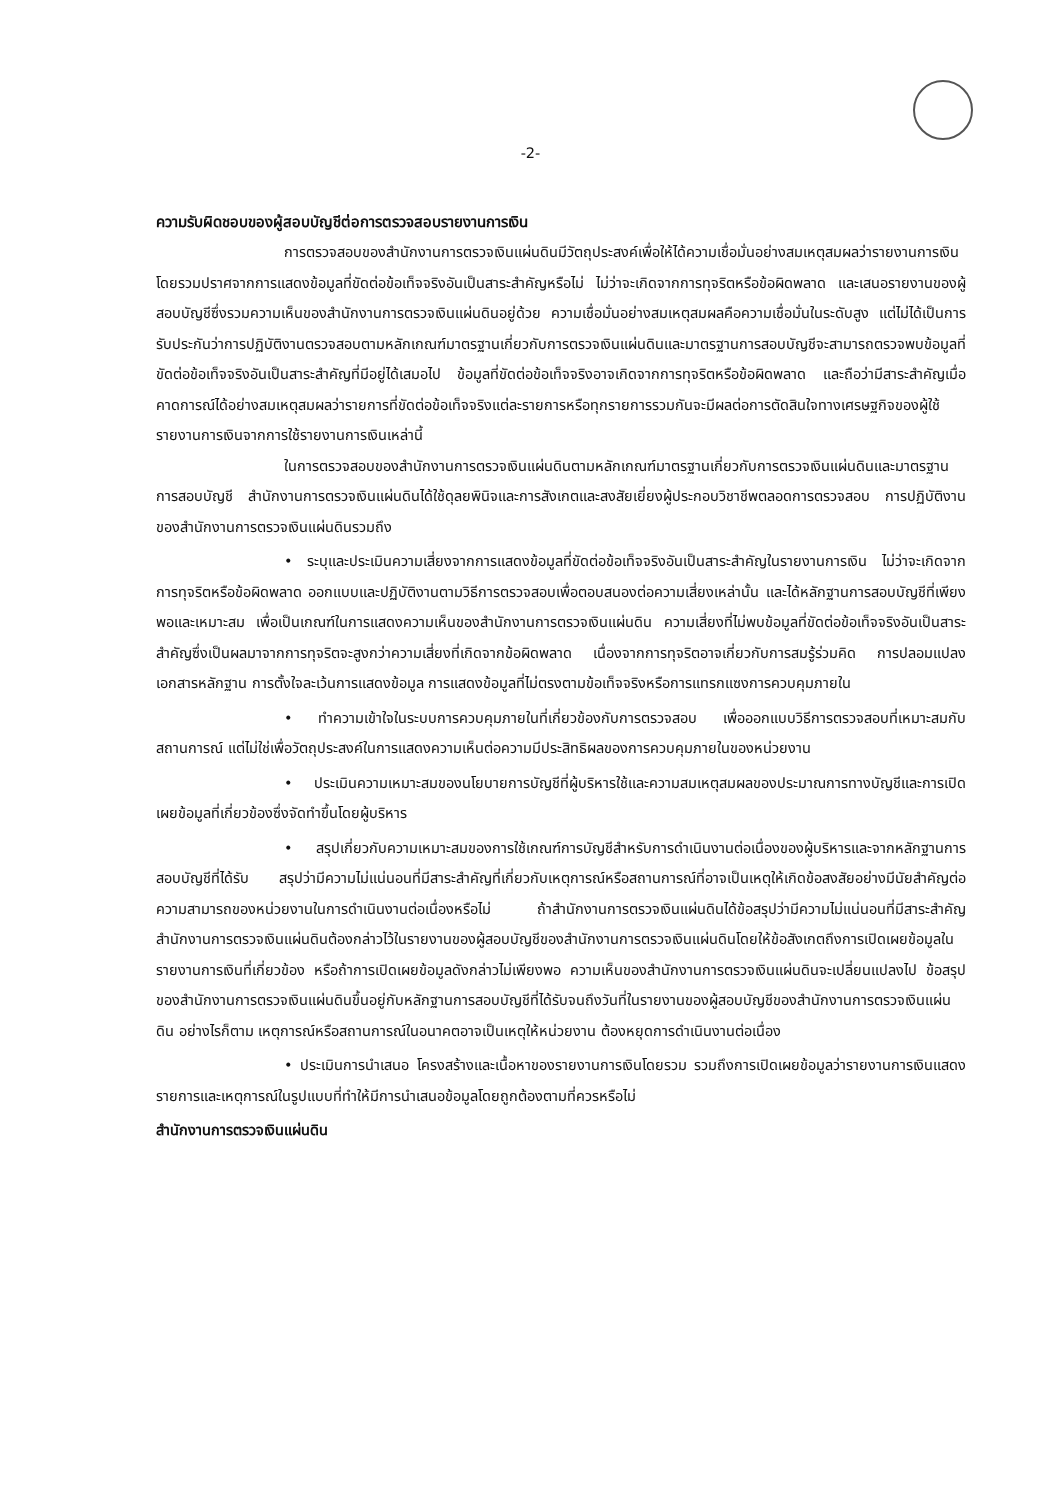-2-
ความรับผิดชอบของผู้สอบบัญชีต่อการตรวจสอบรายงานการเงิน
การตรวจสอบของสำนักงานการตรวจเงินแผ่นดินมีวัตถุประสงค์เพื่อให้ได้ความเชื่อมั่นอย่างสมเหตุสมผลว่ารายงานการเงินโดยรวมปราศจากการแสดงข้อมูลที่ขัดต่อข้อเท็จจริงอันเป็นสาระสำคัญหรือไม่ ไม่ว่าจะเกิดจากการทุจริตหรือข้อผิดพลาด และเสนอรายงานของผู้สอบบัญชีซึ่งรวมความเห็นของสำนักงานการตรวจเงินแผ่นดินอยู่ด้วย ความเชื่อมั่นอย่างสมเหตุสมผลคือความเชื่อมั่นในระดับสูง แต่ไม่ได้เป็นการรับประกันว่าการปฏิบัติงานตรวจสอบตามหลักเกณฑ์มาตรฐานเกี่ยวกับการตรวจเงินแผ่นดินและมาตรฐานการสอบบัญชีจะสามารถตรวจพบข้อมูลที่ขัดต่อข้อเท็จจริงอันเป็นสาระสำคัญที่มีอยู่ได้เสมอไป ข้อมูลที่ขัดต่อข้อเท็จจริงอาจเกิดจากการทุจริตหรือข้อผิดพลาด และถือว่ามีสาระสำคัญเมื่อคาดการณ์ได้อย่างสมเหตุสมผลว่ารายการที่ขัดต่อข้อเท็จจริงแต่ละรายการหรือทุกรายการรวมกันจะมีผลต่อการตัดสินใจทางเศรษฐกิจของผู้ใช้รายงานการเงินจากการใช้รายงานการเงินเหล่านี้
ในการตรวจสอบของสำนักงานการตรวจเงินแผ่นดินตามหลักเกณฑ์มาตรฐานเกี่ยวกับการตรวจเงินแผ่นดินและมาตรฐานการสอบบัญชี สำนักงานการตรวจเงินแผ่นดินได้ใช้ดุลยพินิจและการสังเกตและสงสัยเยี่ยงผู้ประกอบวิชาชีพตลอดการตรวจสอบ การปฏิบัติงานของสำนักงานการตรวจเงินแผ่นดินรวมถึง
• ระบุและประเมินความเสี่ยงจากการแสดงข้อมูลที่ขัดต่อข้อเท็จจริงอันเป็นสาระสำคัญในรายงานการเงิน ไม่ว่าจะเกิดจากการทุจริตหรือข้อผิดพลาด ออกแบบและปฏิบัติงานตามวิธีการตรวจสอบเพื่อตอบสนองต่อความเสี่ยงเหล่านั้น และได้หลักฐานการสอบบัญชีที่เพียงพอและเหมาะสม เพื่อเป็นเกณฑ์ในการแสดงความเห็นของสำนักงานการตรวจเงินแผ่นดิน ความเสี่ยงที่ไม่พบข้อมูลที่ขัดต่อข้อเท็จจริงอันเป็นสาระสำคัญซึ่งเป็นผลมาจากการทุจริตจะสูงกว่าความเสี่ยงที่เกิดจากข้อผิดพลาด เนื่องจากการทุจริตอาจเกี่ยวกับการสมรู้ร่วมคิด การปลอมแปลงเอกสารหลักฐาน การตั้งใจละเว้นการแสดงข้อมูล การแสดงข้อมูลที่ไม่ตรงตามข้อเท็จจริงหรือการแทรกแซงการควบคุมภายใน
• ทำความเข้าใจในระบบการควบคุมภายในที่เกี่ยวข้องกับการตรวจสอบ เพื่อออกแบบวิธีการตรวจสอบที่เหมาะสมกับสถานการณ์ แต่ไม่ใช่เพื่อวัตถุประสงค์ในการแสดงความเห็นต่อความมีประสิทธิผลของการควบคุมภายในของหน่วยงาน
• ประเมินความเหมาะสมของนโยบายการบัญชีที่ผู้บริหารใช้และความสมเหตุสมผลของประมาณการทางบัญชีและการเปิดเผยข้อมูลที่เกี่ยวข้องซึ่งจัดทำขึ้นโดยผู้บริหาร
• สรุปเกี่ยวกับความเหมาะสมของการใช้เกณฑ์การบัญชีสำหรับการดำเนินงานต่อเนื่องของผู้บริหารและจากหลักฐานการสอบบัญชีที่ได้รับ สรุปว่ามีความไม่แน่นอนที่มีสาระสำคัญที่เกี่ยวกับเหตุการณ์หรือสถานการณ์ที่อาจเป็นเหตุให้เกิดข้อสงสัยอย่างมีนัยสำคัญต่อความสามารถของหน่วยงานในการดำเนินงานต่อเนื่องหรือไม่ ถ้าสำนักงานการตรวจเงินแผ่นดินได้ข้อสรุปว่ามีความไม่แน่นอนที่มีสาระสำคัญ สำนักงานการตรวจเงินแผ่นดินต้องกล่าวไว้ในรายงานของผู้สอบบัญชีของสำนักงานการตรวจเงินแผ่นดินโดยให้ข้อสังเกตถึงการเปิดเผยข้อมูลในรายงานการเงินที่เกี่ยวข้อง หรือถ้าการเปิดเผยข้อมูลดังกล่าวไม่เพียงพอ ความเห็นของสำนักงานการตรวจเงินแผ่นดินจะเปลี่ยนแปลงไป ข้อสรุปของสำนักงานการตรวจเงินแผ่นดินขึ้นอยู่กับหลักฐานการสอบบัญชีที่ได้รับจนถึงวันที่ในรายงานของผู้สอบบัญชีของสำนักงานการตรวจเงินแผ่นดิน อย่างไรก็ตาม เหตุการณ์หรือสถานการณ์ในอนาคตอาจเป็นเหตุให้หน่วยงาน ต้องหยุดการดำเนินงานต่อเนื่อง
• ประเมินการนำเสนอ โครงสร้างและเนื้อหาของรายงานการเงินโดยรวม รวมถึงการเปิดเผยข้อมูลว่ารายงานการเงินแสดงรายการและเหตุการณ์ในรูปแบบที่ทำให้มีการนำเสนอข้อมูลโดยถูกต้องตามที่ควรหรือไม่
สำนักงานการตรวจเงินแผ่นดิน